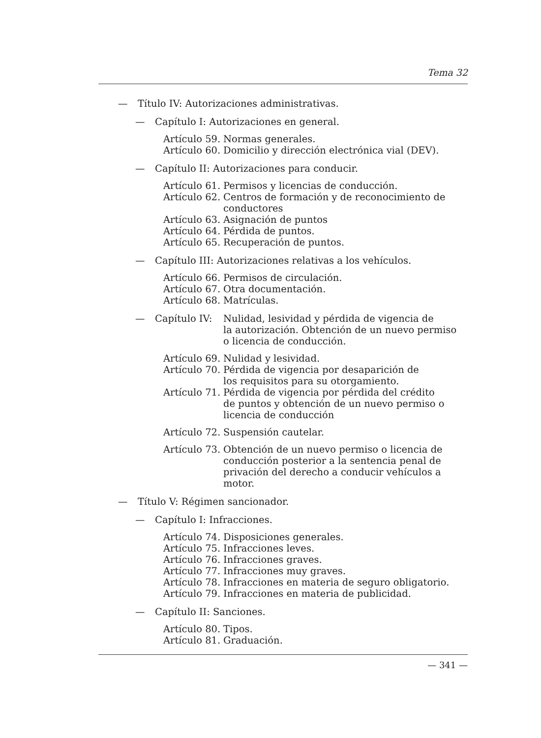Tema 32
— Título IV: Autorizaciones administrativas.
— Capítulo I: Autorizaciones en general.
Artículo 59. Normas generales.
Artículo 60. Domicilio y dirección electrónica vial (DEV).
— Capítulo II: Autorizaciones para conducir.
Artículo 61. Permisos y licencias de conducción.
Artículo 62. Centros de formación y de reconocimiento de
conductores
Artículo 63. Asignación de puntos
Artículo 64. Pérdida de puntos.
Artículo 65. Recuperación de puntos.
— Capítulo III: Autorizaciones relativas a los vehículos.
Artículo 66. Permisos de circulación.
Artículo 67. Otra documentación.
Artículo 68. Matrículas.
— Capítulo IV: Nulidad, lesividad y pérdida de vigencia de
la autorización. Obtención de un nuevo permiso
o licencia de conducción.
Artículo 69. Nulidad y lesividad.
Artículo 70. Pérdida de vigencia por desaparición de
los requisitos para su otorgamiento.
Artículo 71. Pérdida de vigencia por pérdida del crédito
de puntos y obtención de un nuevo permiso o
licencia de conducción
Artículo 72. Suspensión cautelar.
Artículo 73. Obtención de un nuevo permiso o licencia de conducción posterior a la sentencia penal de privación del derecho a conducir vehículos a motor.
— Título V: Régimen sancionador.
— Capítulo I: Infracciones.
Artículo 74. Disposiciones generales.
Artículo 75. Infracciones leves.
Artículo 76. Infracciones graves.
Artículo 77. Infracciones muy graves.
Artículo 78. Infracciones en materia de seguro obligatorio.
Artículo 79. Infracciones en materia de publicidad.
— Capítulo II: Sanciones.
Artículo 80. Tipos.
Artículo 81. Graduación.
— 341 —